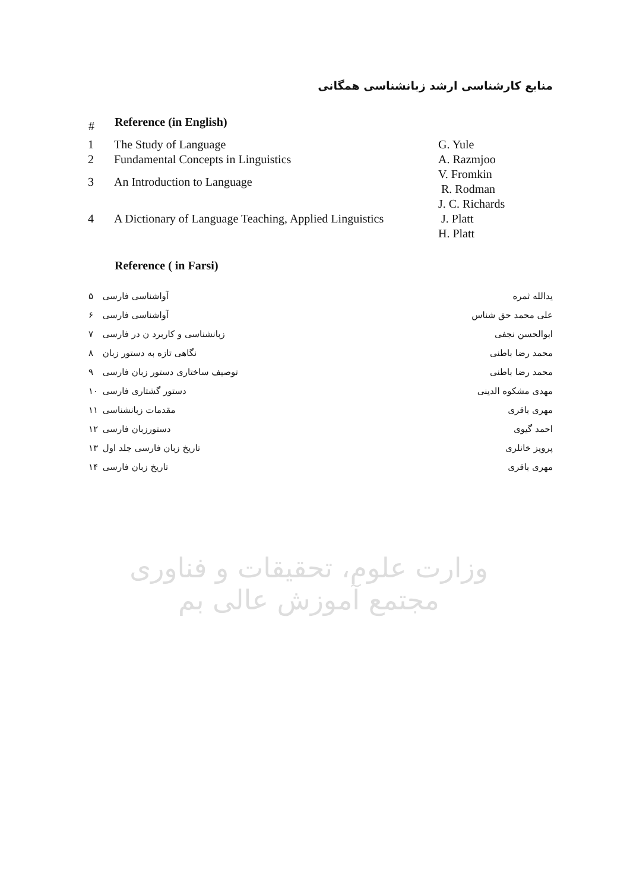منابع کارشناسی ارشد زبانشناسی همگانی
| # | Reference (in English) | |
| --- | --- | --- |
| 1 | The Study of Language | G. Yule |
| 2 | Fundamental Concepts in Linguistics | A. Razmjoo |
| 3 | An Introduction to Language | V. Fromkin R. Rodman |
| 4 | A Dictionary of Language Teaching, Applied Linguistics | J. C. Richards J. Platt H. Platt |
Reference ( in Farsi)
| ۵ | آواشناسی فارسی | یدالله ثمره |
| ۶ | آواشناسی فارسی | علی محمد حق شناس |
| ۷ | زبانشناسی و کاربرد ن در فارسی | ابوالحسن نجفی |
| ۸ | نگاهی تازه به دستور زبان | محمد رضا باطنی |
| ۹ | توصیف ساختاری دستور زبان فارسی | محمد رضا باطنی |
| ۱۰ | دستور گشتاری فارسی | مهدی مشکوه الدینی |
| ۱۱ | مقدمات زبانشناسی | مهری باقری |
| ۱۲ | دستورزبان فارسی | احمد گیوی |
| ۱۳ | تاریخ زبان فارسی جلد اول | پرویز خانلری |
| ۱۴ | تاریخ زبان فارسی | مهری باقری |
وزارت علوم، تحقیقات و فناوری
مجتمع آموزش عالی بم